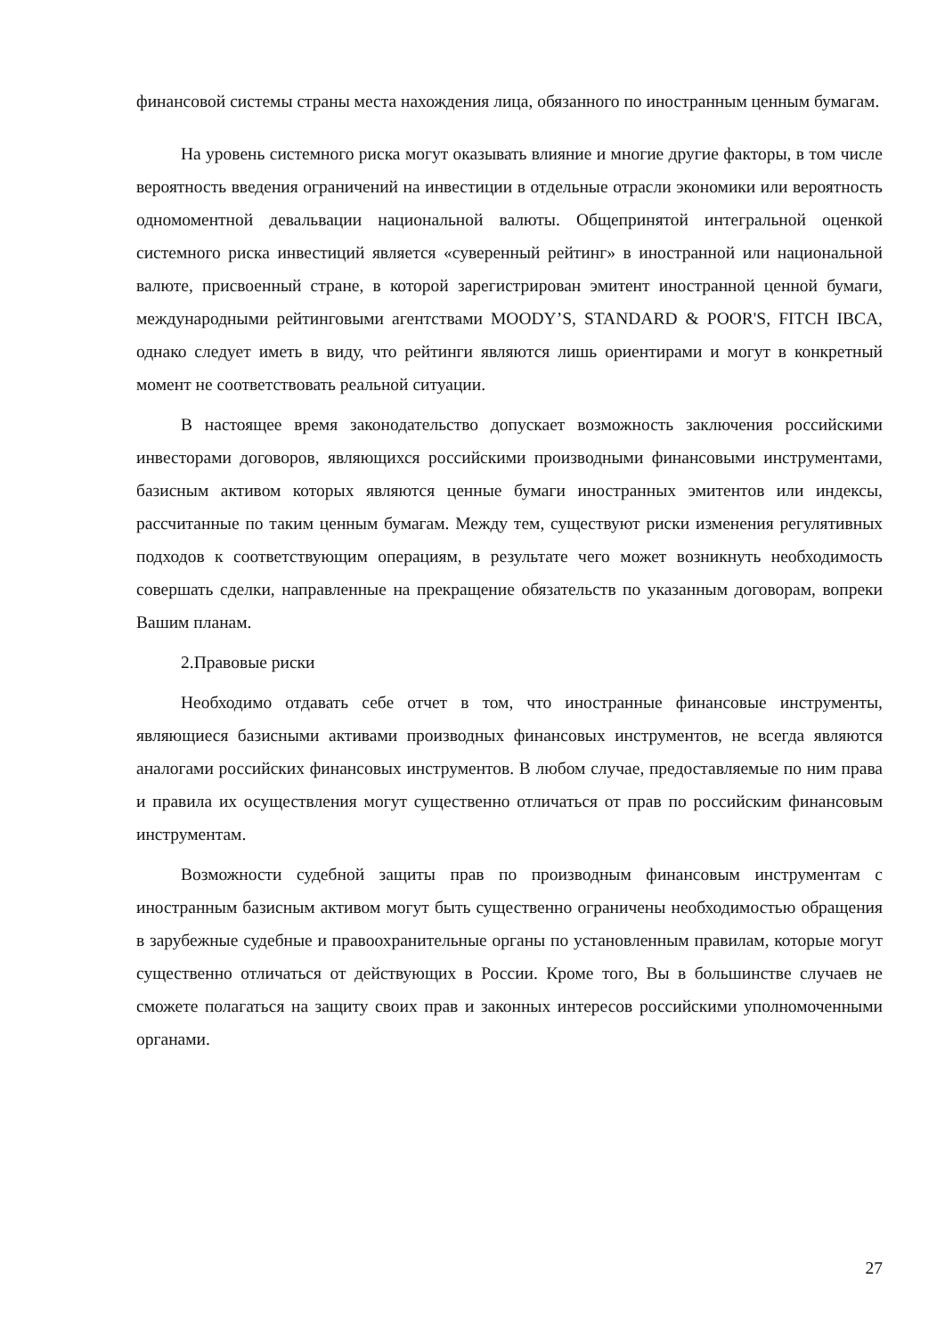финансовой системы страны места нахождения лица, обязанного по иностранным ценным бумагам.
На уровень системного риска могут оказывать влияние и многие другие факторы, в том числе вероятность введения ограничений на инвестиции в отдельные отрасли экономики или вероятность одномоментной девальвации национальной валюты. Общепринятой интегральной оценкой системного риска инвестиций является «суверенный рейтинг» в иностранной или национальной валюте, присвоенный стране, в которой зарегистрирован эмитент иностранной ценной бумаги, международными рейтинговыми агентствами MOODY’S, STANDARD & POOR'S, FITCH IBCA, однако следует иметь в виду, что рейтинги являются лишь ориентирами и могут в конкретный момент не соответствовать реальной ситуации.
В настоящее время законодательство допускает возможность заключения российскими инвесторами договоров, являющихся российскими производными финансовыми инструментами, базисным активом которых являются ценные бумаги иностранных эмитентов или индексы, рассчитанные по таким ценным бумагам. Между тем, существуют риски изменения регулятивных подходов к соответствующим операциям, в результате чего может возникнуть необходимость совершать сделки, направленные на прекращение обязательств по указанным договорам, вопреки Вашим планам.
2.Правовые риски
Необходимо отдавать себе отчет в том, что иностранные финансовые инструменты, являющиеся базисными активами производных финансовых инструментов, не всегда являются аналогами российских финансовых инструментов. В любом случае, предоставляемые по ним права и правила их осуществления могут существенно отличаться от прав по российским финансовым инструментам.
Возможности судебной защиты прав по производным финансовым инструментам с иностранным базисным активом могут быть существенно ограничены необходимостью обращения в зарубежные судебные и правоохранительные органы по установленным правилам, которые могут существенно отличаться от действующих в России. Кроме того, Вы в большинстве случаев не сможете полагаться на защиту своих прав и законных интересов российскими уполномоченными органами.
27